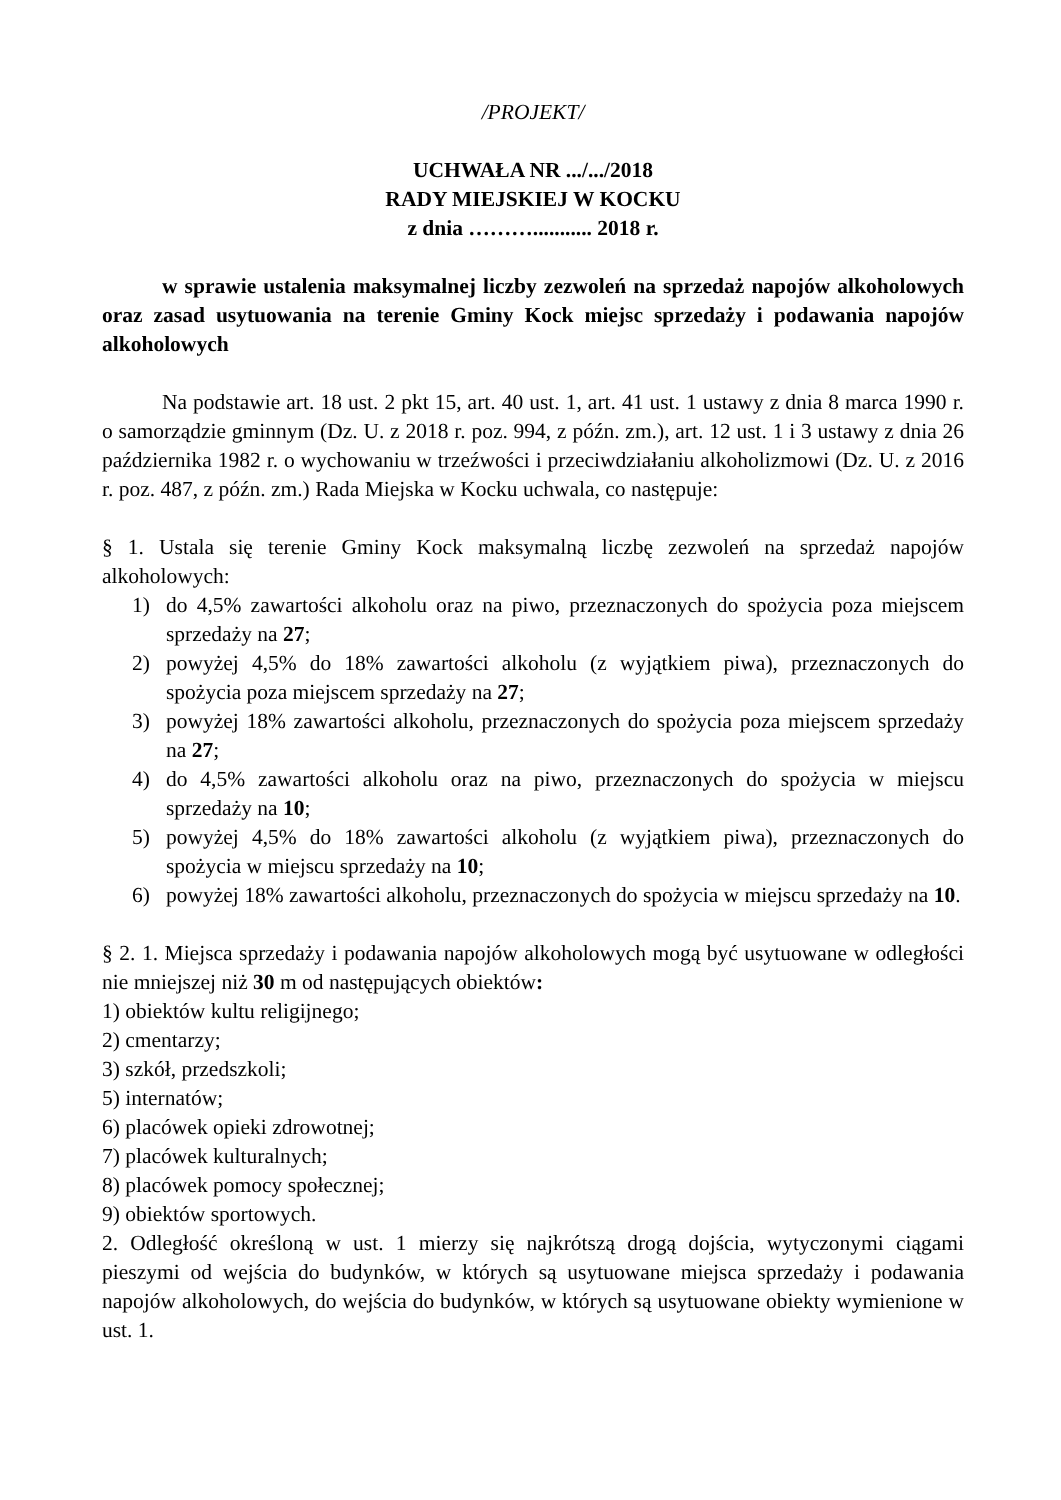/PROJEKT/
UCHWAŁA NR .../.../2018
RADY MIEJSKIEJ W KOCKU
z dnia ………........... 2018 r.
w sprawie ustalenia maksymalnej liczby zezwoleń na sprzedaż napojów alkoholowych oraz zasad usytuowania na terenie Gminy Kock miejsc sprzedaży i podawania napojów alkoholowych
Na podstawie art. 18 ust. 2 pkt 15, art. 40 ust. 1, art. 41 ust. 1 ustawy z dnia 8 marca 1990 r. o samorządzie gminnym (Dz. U. z 2018 r. poz. 994, z późn. zm.), art. 12 ust. 1 i 3 ustawy z dnia 26 października 1982 r. o wychowaniu w trzeźwości i przeciwdziałaniu alkoholizmowi (Dz. U. z 2016 r. poz. 487, z późn. zm.) Rada Miejska w Kocku uchwala, co następuje:
§ 1. Ustala się terenie Gminy Kock maksymalną liczbę zezwoleń na sprzedaż napojów alkoholowych:
1) do 4,5% zawartości alkoholu oraz na piwo, przeznaczonych do spożycia poza miejscem sprzedaży na 27;
2) powyżej 4,5% do 18% zawartości alkoholu (z wyjątkiem piwa), przeznaczonych do spożycia poza miejscem sprzedaży na 27;
3) powyżej 18% zawartości alkoholu, przeznaczonych do spożycia poza miejscem sprzedaży na 27;
4) do 4,5% zawartości alkoholu oraz na piwo, przeznaczonych do spożycia w miejscu sprzedaży na 10;
5) powyżej 4,5% do 18% zawartości alkoholu (z wyjątkiem piwa), przeznaczonych do spożycia w miejscu sprzedaży na 10;
6) powyżej 18% zawartości alkoholu, przeznaczonych do spożycia w miejscu sprzedaży na 10.
§ 2. 1. Miejsca sprzedaży i podawania napojów alkoholowych mogą być usytuowane w odległości nie mniejszej niż 30 m od następujących obiektów:
1) obiektów kultu religijnego;
2) cmentarzy;
3) szkół, przedszkoli;
5) internatów;
6) placówek opieki zdrowotnej;
7) placówek kulturalnych;
8) placówek pomocy społecznej;
9) obiektów sportowych.
2. Odległość określoną w ust. 1 mierzy się najkrótszą drogą dojścia, wytyczonymi ciągami pieszymi od wejścia do budynków, w których są usytuowane miejsca sprzedaży i podawania napojów alkoholowych, do wejścia do budynków, w których są usytuowane obiekty wymienione w ust. 1.